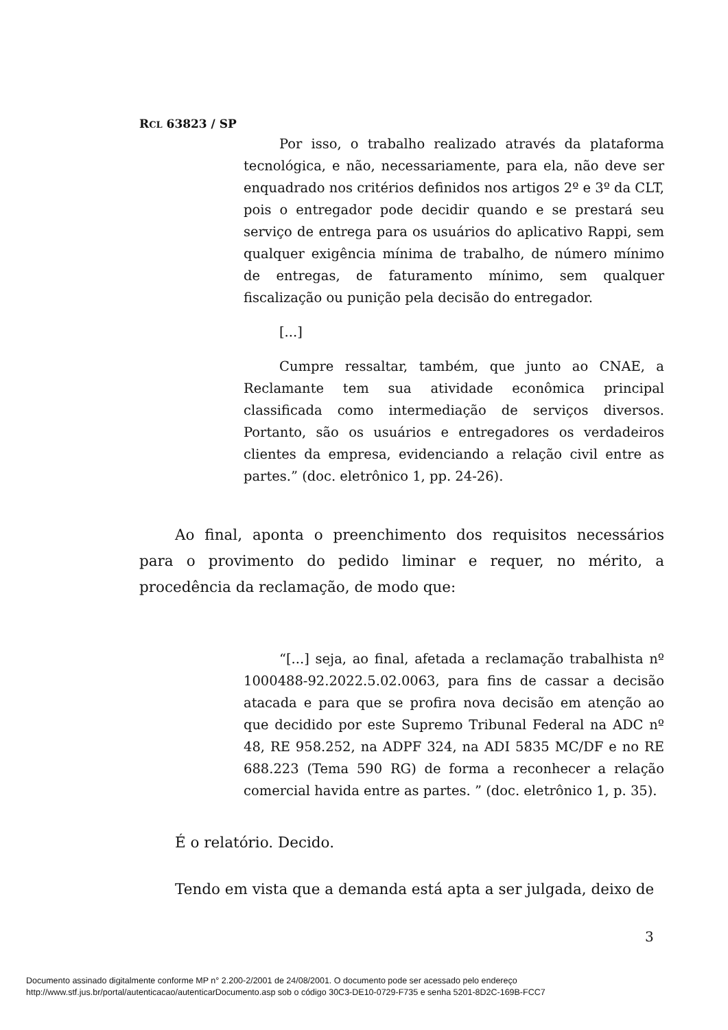RCL 63823 / SP
Por isso, o trabalho realizado através da plataforma tecnológica, e não, necessariamente, para ela, não deve ser enquadrado nos critérios definidos nos artigos 2º e 3º da CLT, pois o entregador pode decidir quando e se prestará seu serviço de entrega para os usuários do aplicativo Rappi, sem qualquer exigência mínima de trabalho, de número mínimo de entregas, de faturamento mínimo, sem qualquer fiscalização ou punição pela decisão do entregador.
[...]
Cumpre ressaltar, também, que junto ao CNAE, a Reclamante tem sua atividade econômica principal classificada como intermediação de serviços diversos. Portanto, são os usuários e entregadores os verdadeiros clientes da empresa, evidenciando a relação civil entre as partes.” (doc. eletrônico 1, pp. 24-26).
Ao final, aponta o preenchimento dos requisitos necessários para o provimento do pedido liminar e requer, no mérito, a procedência da reclamação, de modo que:
“[...] seja, ao final, afetada a reclamação trabalhista nº 1000488-92.2022.5.02.0063, para fins de cassar a decisão atacada e para que se profira nova decisão em atenção ao que decidido por este Supremo Tribunal Federal na ADC nº 48, RE 958.252, na ADPF 324, na ADI 5835 MC/DF e no RE 688.223 (Tema 590 RG) de forma a reconhecer a relação comercial havida entre as partes. ” (doc. eletrônico 1, p. 35).
É o relatório. Decido.
Tendo em vista que a demanda está apta a ser julgada, deixo de
3
Documento assinado digitalmente conforme MP n° 2.200-2/2001 de 24/08/2001. O documento pode ser acessado pelo endereço
http://www.stf.jus.br/portal/autenticacao/autenticarDocumento.asp sob o código 30C3-DE10-0729-F735 e senha 5201-8D2C-169B-FCC7